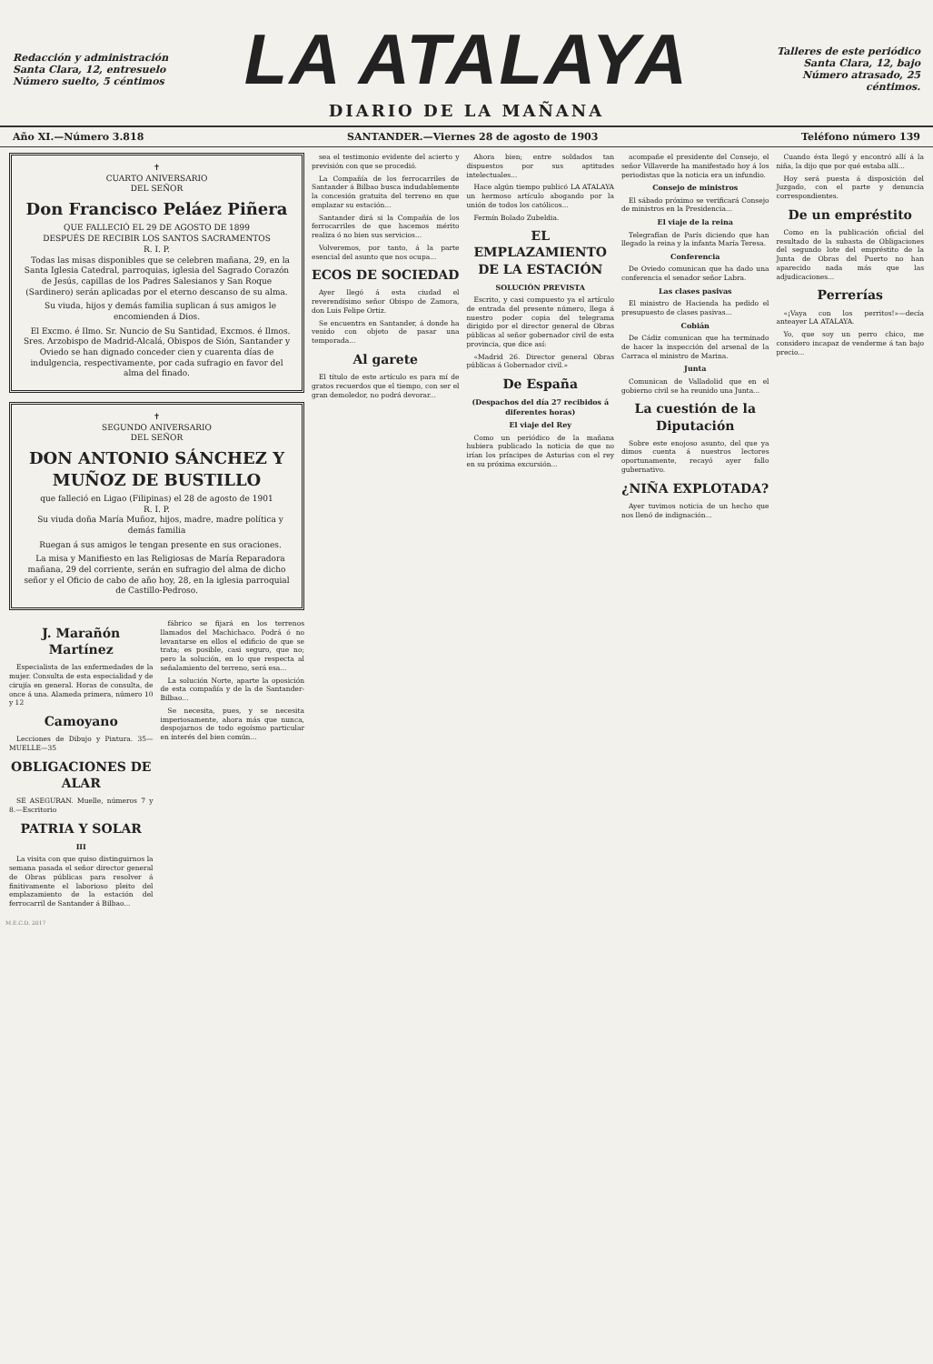Redacción y administración
Santa Clara, 12, entresuelo
Número suelto, 5 céntimos
LA ATALAYA
DIARIO DE LA MAÑANA
Talleres de este periódico
Santa Clara, 12, bajo
Número atrasado, 25 céntimos.
Año XI.—Número 3.818 SANTANDER.—Viernes 28 de agosto de 1903 Teléfono número 139
✝
CUARTO ANIVERSARIO
DEL SEÑOR
Don Francisco Peláez Piñera
QUE FALLECIÓ EL 29 DE AGOSTO DE 1899
DESPUÉS DE RECIBIR LOS SANTOS SACRAMENTOS
R. I. P.
Todas las misas disponibles que se celebren mañana, 29, en la Santa Iglesia Catedral, parroquias, iglesia del Sagrado Corazón de Jesús, capillas de los Padres Salesianos y San Roque (Sardinero) serán aplicadas por el eterno descanso de su alma.
Su viuda, hijos y demás familia suplican á sus amigos le encomienden á Dios.
El Excmo. é Ilmo. Sr. Nuncio de Su Santidad, Excmos. é Ilmos. Sres. Arzobispo de Madrid-Alcalá, Obispos de Sión, Santander y Oviedo se han dignado conceder cien y cuarenta días de indulgencia, respectivamente, por cada sufragio en favor del alma del finado.
✝
SEGUNDO ANIVERSARIO
DEL SEÑOR
DON ANTONIO SÁNCHEZ Y MUÑOZ DE BUSTILLO
que falleció en Ligao (Filipinas) el 28 de agosto de 1901
R. I. P.
Su viuda doña María Muñoz, hijos, madre, madre política y demás familia
Ruegan á sus amigos le tengan presente en sus oraciones.
La misa y Manifiesto en las Religiosas de María Reparadora mañana, 29 del corriente, serán en sufragio del alma de dicho señor y el Oficio de cabo de año hoy, 28, en la iglesia parroquial de Castillo-Pedroso.
J. Marañón Martínez
Especialista de las enfermedades de la mujer. Consulta de esta especialidad y de cirujía en general. Horas de consulta, de once á una. Alameda primera, número 10 y 12
Camoyano
Lecciones de Dibujo y Pintura. 35—MUELLE—35
OBLIGACIONES DE ALAR
SE ASEGURAN. Muelle, números 7 y 8.—Escritorio
PATRIA Y SOLAR
III
La visita con que quiso distinguirnos la semana pasada el señor director general de Obras públicas para resolver á finitivamente el laborioso pleito del emplazamiento de la estación del ferrocarril de Santander á Bilbao...
fábrico se fijará en los terrenos llamados del Machichaco. Podrá ó no levantarse en ellos el edificio de que se trata; es posible, casi seguro, que no; pero la solución, en lo que respecta al señalamiento del terreno, será esa...
La solución Norte, aparte la oposición de esta compañía y de la de Santander-Bilbao...
Se necesita, pues, y se necesita imperiosamente, ahora más que nunca, despojarnos de todo egoísmo particular en interés del bien común...
sea el testimonio evidente del acierto y previsión con que se procedió.
La Compañía de los ferrocarriles de Santander á Bilbao busca indudablemente la concesión gratuita del terreno en que emplazar su estación...
Santander dirá si la Compañía de los ferrocarriles de que hacemos mérito realiza ó no bien sus servicios...
Volveremos, por tanto, á la parte esencial del asunto que nos ocupa...
ECOS DE SOCIEDAD
Ayer llegó á esta ciudad el reverendísimo señor Obispo de Zamora, don Luis Felipe Ortiz.
Se encuentra en Santander, á donde ha venido con objeto de pasar una temporada...
Al garete
El título de este artículo es para mí de gratos recuerdos que el tiempo, con ser el gran demoledor, no podrá devorar...
Ahora bien; entre soldados tan dispuestos por sus aptitudes intelectuales...
Hace algún tiempo publicó LA ATALAYA un hermoso artículo abogando por la unión de todos los católicos...
Fermín Bolado Zubeldia.
EL EMPLAZAMIENTO DE LA ESTACIÓN
SOLUCIÓN PREVISTA
Escrito, y casi compuesto ya el artículo de entrada del presente número, llega á nuestro poder copia del telegrama dirigido por el director general de Obras públicas al señor gobernador civil de esta provincia, que dice así:
«Madrid 26. Director general Obras públicas á Gobernador civil.»
De España
(Despachos del día 27 recibidos á diferentes horas)
El viaje del Rey
Como un periódico de la mañana hubiera publicado la noticia de que no irían los príncipes de Asturias con el rey en su próxima excursión...
acompañe el presidente del Consejo, el señor Villaverde ha manifestado hoy á los periodistas que la noticia era un infundio.
Consejo de ministros
El sábado próximo se verificará Consejo de ministros en la Presidencia...
El viaje de la reina
Telegrafían de París diciendo que han llegado la reina y la infanta María Teresa.
Conferencia
De Oviedo comunican que ha dado una conferencia el senador señor Labra.
Las clases pasivas
El ministro de Hacienda ha pedido el presupuesto de clases pasivas...
Cobián
De Cádiz comunican que ha terminado de hacer la inspección del arsenal de la Carraca el ministro de Marina.
Junta
Comunican de Valladolid que en el gobierno civil se ha reunido una Junta...
La cuestión de la Diputación
Sobre este enojoso asunto, del que ya dimos cuenta á nuestros lectores oportunamente, recayó ayer fallo gubernativo.
¿NIÑA EXPLOTADA?
Ayer tuvimos noticia de un hecho que nos llenó de indignación...
Cuando ésta llegó y encontró allí á la niña, la dijo que por qué estaba allí...
Hoy será puesta á disposición del Juzgado, con el parte y denuncia correspondientes.
De un empréstito
Como en la publicación oficial del resultado de la subasta de Obligaciones del segundo lote del empréstito de la Junta de Obras del Puerto no han aparecido nada más que las adjudicaciones...
Perrerías
«¡Vaya con los perritos!»—decía anteayer LA ATALAYA.
Yo, que soy un perro chico, me considero incapaz de venderme á tan bajo precio...
M.E.C.D. 2017